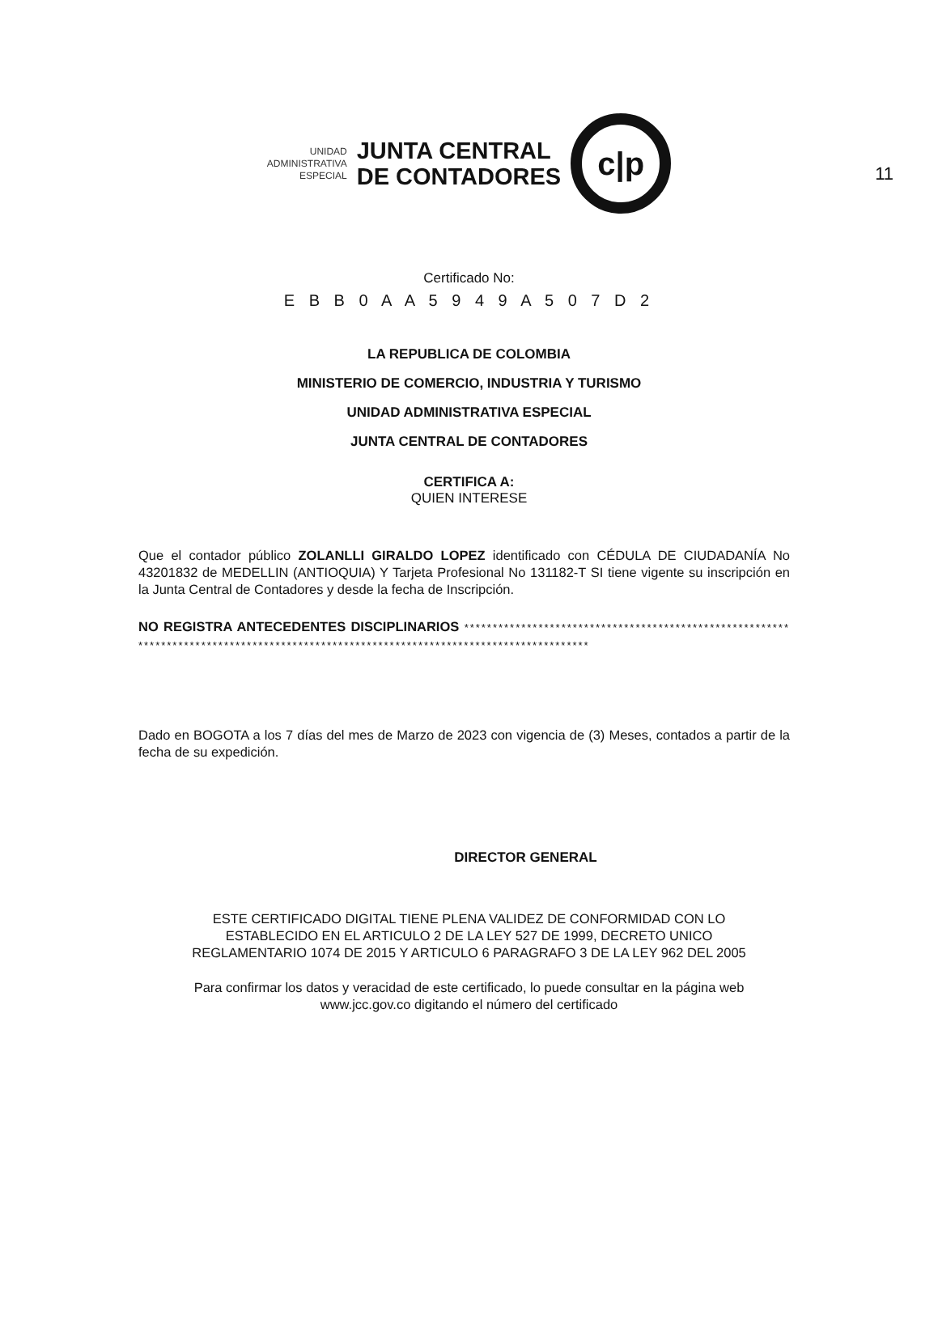11
UNIDAD
ADMINISTRATIVA
ESPECIAL
JUNTA CENTRAL
DE CONTADORES
c|p
Certificado No:
E B B 0 A A 5 9 4 9 A 5 0 7 D 2
LA REPUBLICA DE COLOMBIA
MINISTERIO DE COMERCIO, INDUSTRIA Y TURISMO
UNIDAD ADMINISTRATIVA ESPECIAL
JUNTA CENTRAL DE CONTADORES
CERTIFICA A:
QUIEN INTERESE
Que el contador público ZOLANLLI GIRALDO LOPEZ identificado con CÉDULA DE CIUDADANÍA No 43201832 de MEDELLIN (ANTIOQUIA) Y Tarjeta Profesional No 131182-T SI tiene vigente su inscripción en la Junta Central de Contadores y desde la fecha de Inscripción.
NO REGISTRA ANTECEDENTES DISCIPLINARIOS ****************************************************************************************************************************************
Dado en BOGOTA a los 7 días del mes de Marzo de 2023 con vigencia de (3) Meses, contados a partir de la fecha de su expedición.
DIRECTOR GENERAL
ESTE CERTIFICADO DIGITAL TIENE PLENA VALIDEZ DE CONFORMIDAD CON LO
ESTABLECIDO EN EL ARTICULO 2 DE LA LEY 527 DE 1999, DECRETO UNICO
REGLAMENTARIO 1074 DE 2015 Y ARTICULO 6 PARAGRAFO 3 DE LA LEY 962 DEL 2005
Para confirmar los datos y veracidad de este certificado, lo puede consultar en la página web
www.jcc.gov.co digitando el número del certificado